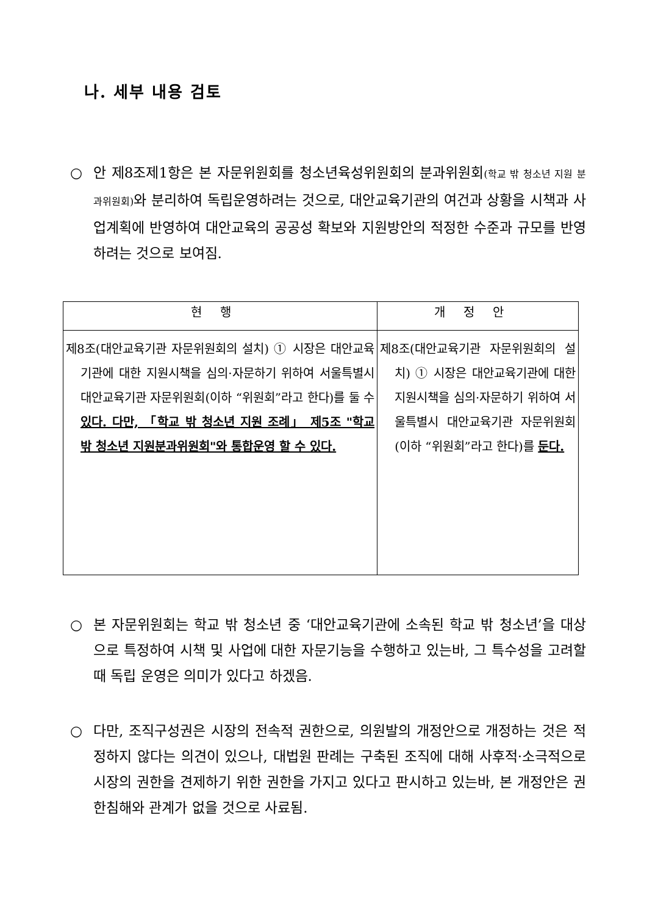나. 세부 내용 검토
○ 안 제8조제1항은 본 자문위원회를 청소년육성위원회의 분과위원회(학교 밖 청소년 지원 분과위원회) 와 분리하여 독립운영하려는 것으로, 대안교육기관의 여건과 상황을 시책과 사업계획에 반영하여 대안교육의 공공성 확보와 지원방안의 적정한 수준과 규모를 반영하려는 것으로 보여짐.
| 현행 | 개정안 |
| --- | --- |
| 제8조(대안교육기관 자문위원회의 설치) ① 시장은 대안교육기관에 대한 지원시책을 심의·자문하기 위하여 서울특별시 대안교육기관 자문위원회(이하 “위원회”라고 한다)를 둘 수 있다. 다만, 「학교 밖 청소년 지원 조례」 제5조 "학교 밖 청소년 지원분과위원회"와 통합운영 할 수 있다. | 제8조(대안교육기관 자문위원회의 설치) ① 시장은 대안교육기관에 대한 지원시책을 심의·자문하기 위하여 서울특별시 대안교육기관 자문위원회(이하 “위원회”라고 한다)를 둔다. |
○ 본 자문위원회는 학교 밖 청소년 중 ‘대안교육기관에 소속된 학교 밖 청소년’을 대상으로 특정하여 시책 및 사업에 대한 자문기능을 수행하고 있는바, 그 특수성을 고려할 때 독립 운영은 의미가 있다고 하겠음.
○ 다만, 조직구성권은 시장의 전속적 권한으로, 의원발의 개정안으로 개정하는 것은 적정하지 않다는 의견이 있으나, 대법원 판례는 구축된 조직에 대해 사후적·소극적으로 시장의 권한을 견제하기 위한 권한을 가지고 있다고 판시하고 있는바, 본 개정안은 권한침해와 관계가 없을 것으로 사료됨.